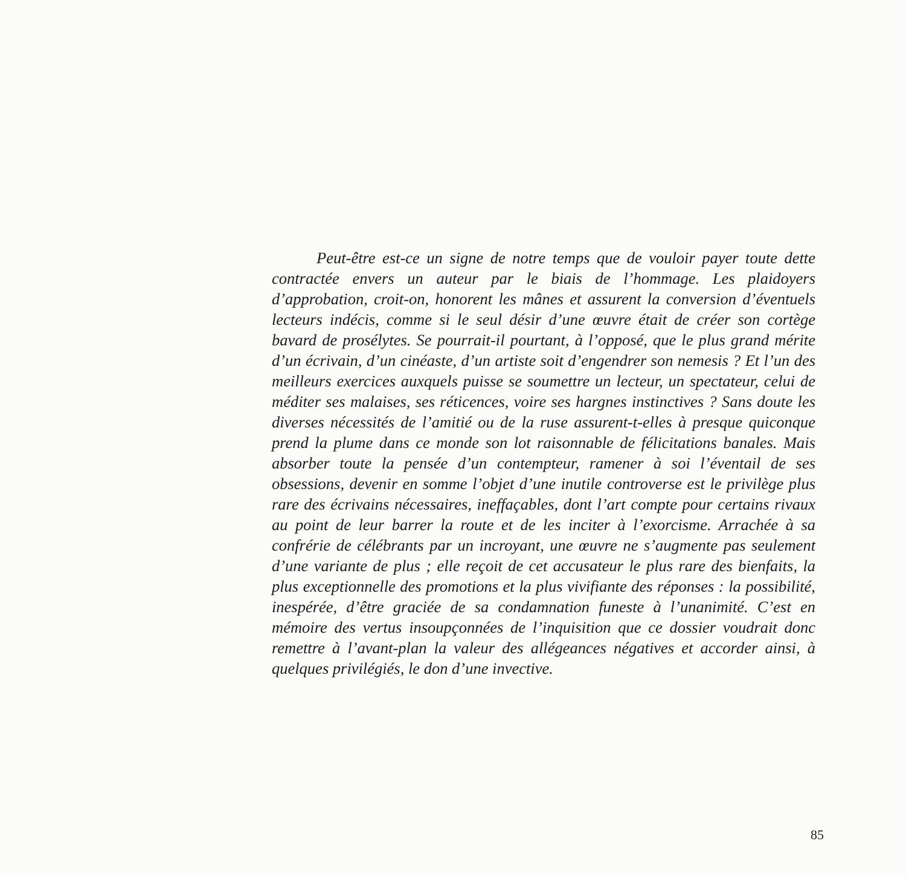Peut-être est-ce un signe de notre temps que de vouloir payer toute dette contractée envers un auteur par le biais de l’hommage. Les plaidoyers d’approbation, croit-on, honorent les mânes et assurent la conversion d’éventuels lecteurs indécis, comme si le seul désir d’une œuvre était de créer son cortège bavard de prosélytes. Se pourrait-il pourtant, à l’opposé, que le plus grand mérite d’un écrivain, d’un cinéaste, d’un artiste soit d’engendrer son nemesis ? Et l’un des meilleurs exercices auxquels puisse se soumettre un lecteur, un spectateur, celui de méditer ses malaises, ses réticences, voire ses hargnes instinctives ? Sans doute les diverses nécessités de l’amitié ou de la ruse assurent-t-elles à presque quiconque prend la plume dans ce monde son lot raisonnable de félicitations banales. Mais absorber toute la pensée d’un contempteur, ramener à soi l’éventail de ses obsessions, devenir en somme l’objet d’une inutile controverse est le privilège plus rare des écrivains nécessaires, ineffaçables, dont l’art compte pour certains rivaux au point de leur barrer la route et de les inciter à l’exorcisme. Arrachée à sa confrérie de célébrants par un incroyant, une œuvre ne s’augmente pas seulement d’une variante de plus ; elle reçoit de cet accusateur le plus rare des bienfaits, la plus exceptionnelle des promotions et la plus vivifiante des réponses : la possibilité, inespérée, d’être graciée de sa condamnation funeste à l’unanimité. C’est en mémoire des vertus insoupçonnées de l’inquisition que ce dossier voudrait donc remettre à l’avant-plan la valeur des allégeances négatives et accorder ainsi, à quelques privilégiés, le don d’une invective.
85